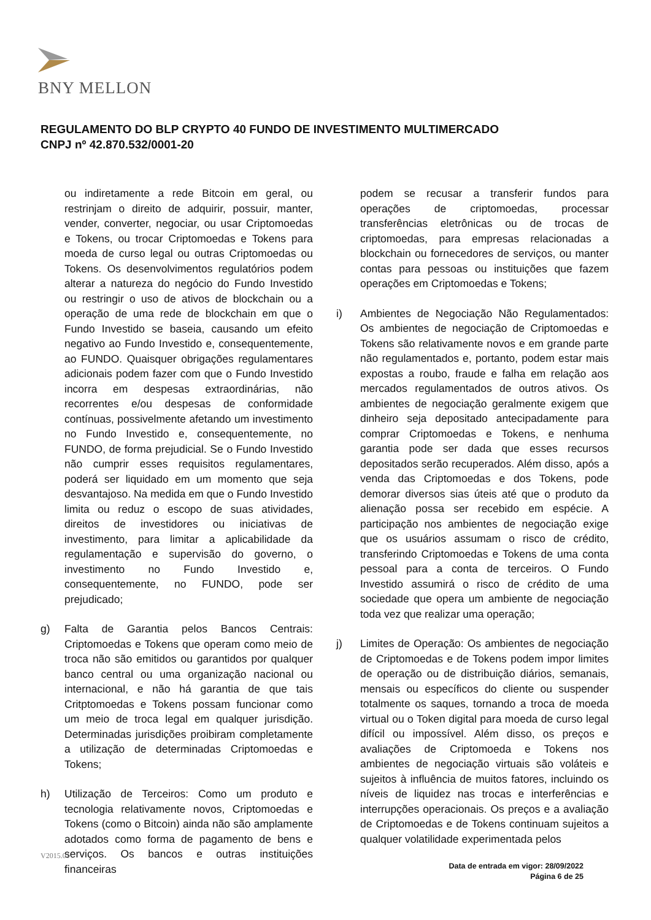BNY MELLON
REGULAMENTO DO BLP CRYPTO 40 FUNDO DE INVESTIMENTO MULTIMERCADO
CNPJ nº 42.870.532/0001-20
ou indiretamente a rede Bitcoin em geral, ou restrinjam o direito de adquirir, possuir, manter, vender, converter, negociar, ou usar Criptomoedas e Tokens, ou trocar Criptomoedas e Tokens para moeda de curso legal ou outras Criptomoedas ou Tokens. Os desenvolvimentos regulatórios podem alterar a natureza do negócio do Fundo Investido ou restringir o uso de ativos de blockchain ou a operação de uma rede de blockchain em que o Fundo Investido se baseia, causando um efeito negativo ao Fundo Investido e, consequentemente, ao FUNDO. Quaisquer obrigações regulamentares adicionais podem fazer com que o Fundo Investido incorra em despesas extraordinárias, não recorrentes e/ou despesas de conformidade contínuas, possivelmente afetando um investimento no Fundo Investido e, consequentemente, no FUNDO, de forma prejudicial. Se o Fundo Investido não cumprir esses requisitos regulamentares, poderá ser liquidado em um momento que seja desvantajoso. Na medida em que o Fundo Investido limita ou reduz o escopo de suas atividades, direitos de investidores ou iniciativas de investimento, para limitar a aplicabilidade da regulamentação e supervisão do governo, o investimento no Fundo Investido e, consequentemente, no FUNDO, pode ser prejudicado;
g) Falta de Garantia pelos Bancos Centrais: Criptomoedas e Tokens que operam como meio de troca não são emitidos ou garantidos por qualquer banco central ou uma organização nacional ou internacional, e não há garantia de que tais Critptomoedas e Tokens possam funcionar como um meio de troca legal em qualquer jurisdição. Determinadas jurisdições proibiram completamente a utilização de determinadas Criptomoedas e Tokens;
h) Utilização de Terceiros: Como um produto e tecnologia relativamente novos, Criptomoedas e Tokens (como o Bitcoin) ainda não são amplamente adotados como forma de pagamento de bens e serviços. Os bancos e outras instituições financeiras
podem se recusar a transferir fundos para operações de criptomoedas, processar transferências eletrônicas ou de trocas de criptomoedas, para empresas relacionadas a blockchain ou fornecedores de serviços, ou manter contas para pessoas ou instituições que fazem operações em Criptomoedas e Tokens;
i) Ambientes de Negociação Não Regulamentados: Os ambientes de negociação de Criptomoedas e Tokens são relativamente novos e em grande parte não regulamentados e, portanto, podem estar mais expostas a roubo, fraude e falha em relação aos mercados regulamentados de outros ativos. Os ambientes de negociação geralmente exigem que dinheiro seja depositado antecipadamente para comprar Criptomoedas e Tokens, e nenhuma garantia pode ser dada que esses recursos depositados serão recuperados. Além disso, após a venda das Criptomoedas e dos Tokens, pode demorar diversos sias úteis até que o produto da alienação possa ser recebido em espécie. A participação nos ambientes de negociação exige que os usuários assumam o risco de crédito, transferindo Criptomoedas e Tokens de uma conta pessoal para a conta de terceiros. O Fundo Investido assumirá o risco de crédito de uma sociedade que opera um ambiente de negociação toda vez que realizar uma operação;
j) Limites de Operação: Os ambientes de negociação de Criptomoedas e de Tokens podem impor limites de operação ou de distribuição diários, semanais, mensais ou específicos do cliente ou suspender totalmente os saques, tornando a troca de moeda virtual ou o Token digital para moeda de curso legal difícil ou impossível. Além disso, os preços e avaliações de Criptomoeda e Tokens nos ambientes de negociação virtuais são voláteis e sujeitos à influência de muitos fatores, incluindo os níveis de liquidez nas trocas e interferências e interrupções operacionais. Os preços e a avaliação de Criptomoedas e de Tokens continuam sujeitos a qualquer volatilidade experimentada pelos
V2015.01
Data de entrada em vigor: 28/09/2022
Página 6 de 25